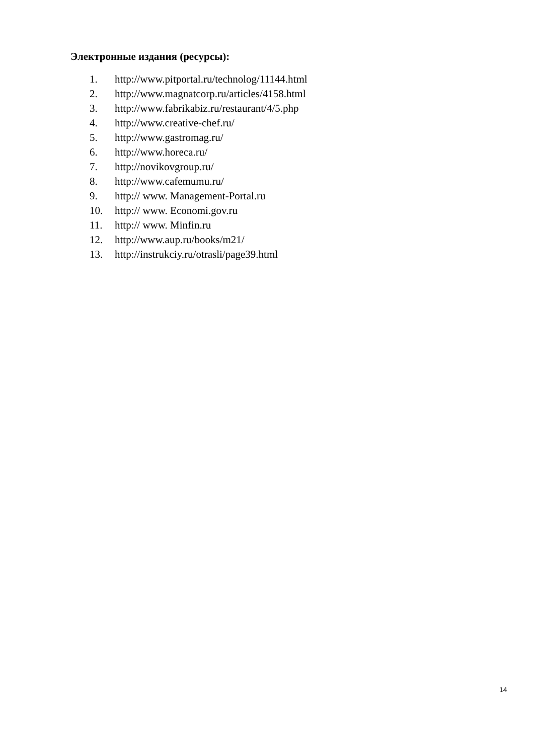Электронные издания (ресурсы):
1. http://www.pitportal.ru/technolog/11144.html
2. http://www.magnatcorp.ru/articles/4158.html
3. http://www.fabrikabiz.ru/restaurant/4/5.php
4. http://www.creative-chef.ru/
5. http://www.gastromag.ru/
6. http://www.horeca.ru/
7. http://novikovgroup.ru/
8. http://www.cafemumu.ru/
9. http:// www. Management-Portal.ru
10. http:// www. Economi.gov.ru
11. http:// www. Minfin.ru
12. http://www.aup.ru/books/m21/
13. http://instrukciy.ru/otrasli/page39.html
14